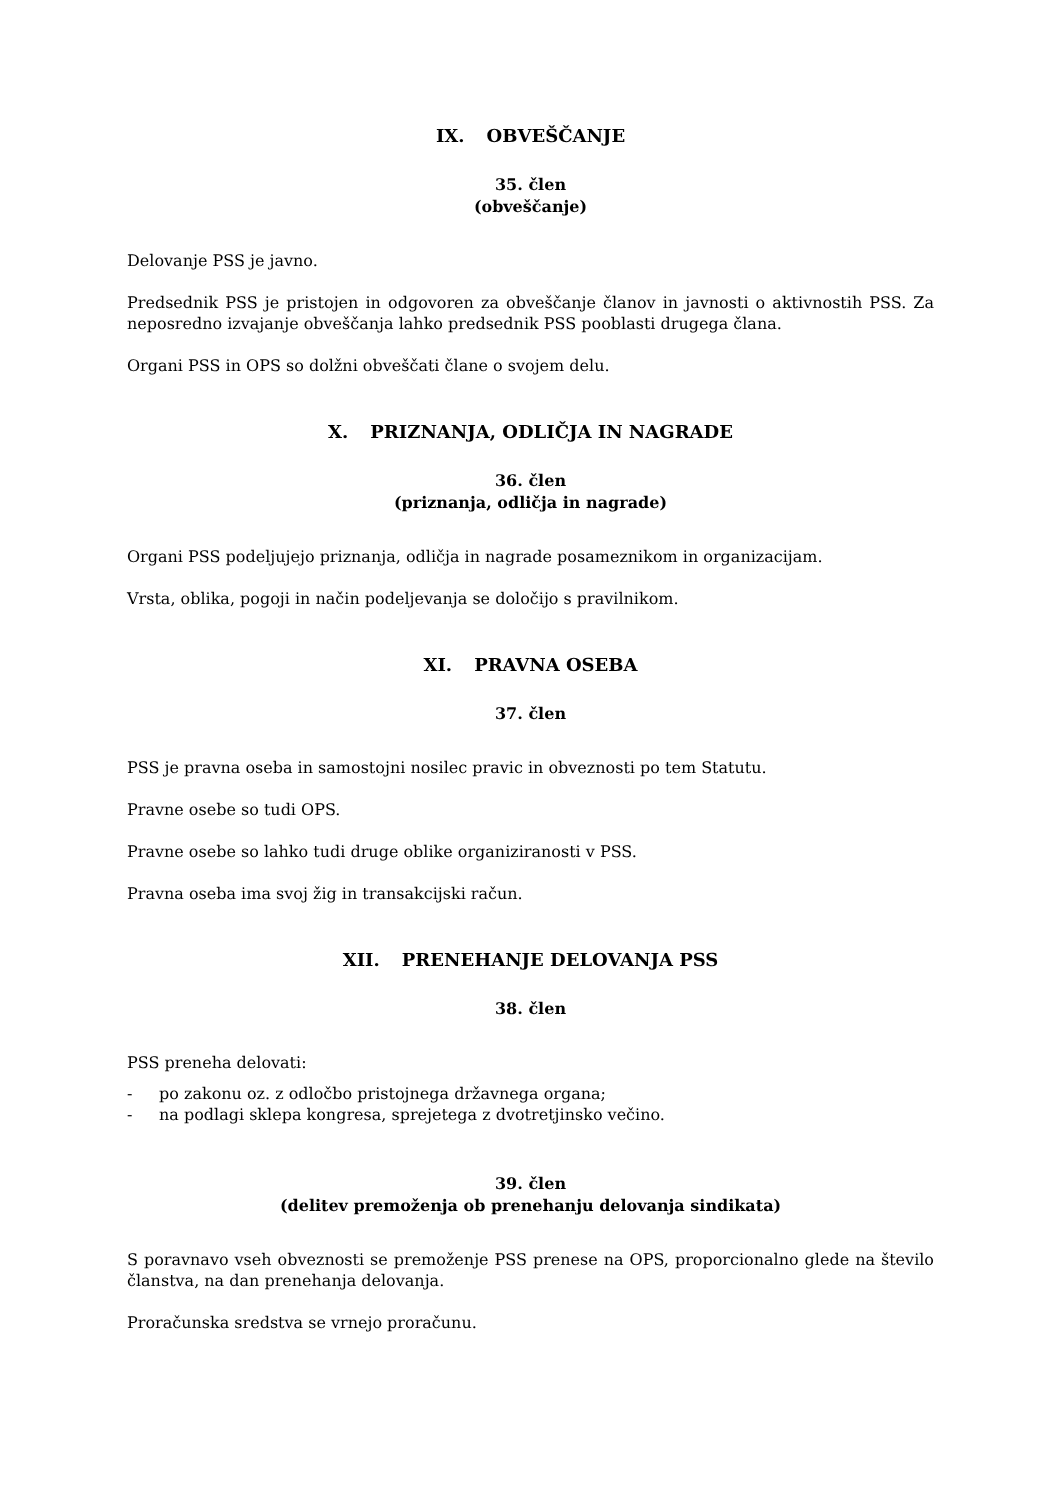IX. OBVEŠČANJE
35. člen
(obveščanje)
Delovanje PSS je javno.
Predsednik PSS je pristojen in odgovoren za obveščanje članov in javnosti o aktivnostih PSS. Za neposredno izvajanje obveščanja lahko predsednik PSS pooblasti drugega člana.
Organi PSS in OPS so dolžni obveščati člane o svojem delu.
X. PRIZNANJA, ODLIČJA IN NAGRADE
36. člen
(priznanja, odličja in nagrade)
Organi PSS podeljujejo priznanja, odličja in nagrade posameznikom in organizacijam.
Vrsta, oblika, pogoji in način podeljevanja se določijo s pravilnikom.
XI. PRAVNA OSEBA
37. člen
PSS je pravna oseba in samostojni nosilec pravic in obveznosti po tem Statutu.
Pravne osebe so tudi OPS.
Pravne osebe so lahko tudi druge oblike organiziranosti v PSS.
Pravna oseba ima svoj žig in transakcijski račun.
XII. PRENEHANJE DELOVANJA PSS
38. člen
PSS preneha delovati:
- po zakonu oz. z odločbo pristojnega državnega organa;
- na podlagi sklepa kongresa, sprejetega z dvotretjinsko večino.
39. člen
(delitev premoženja ob prenehanju delovanja sindikata)
S poravnavo vseh obveznosti se premoženje PSS prenese na OPS, proporcionalno glede na število članstva, na dan prenehanja delovanja.
Proračunska sredstva se vrnejo proračunu.